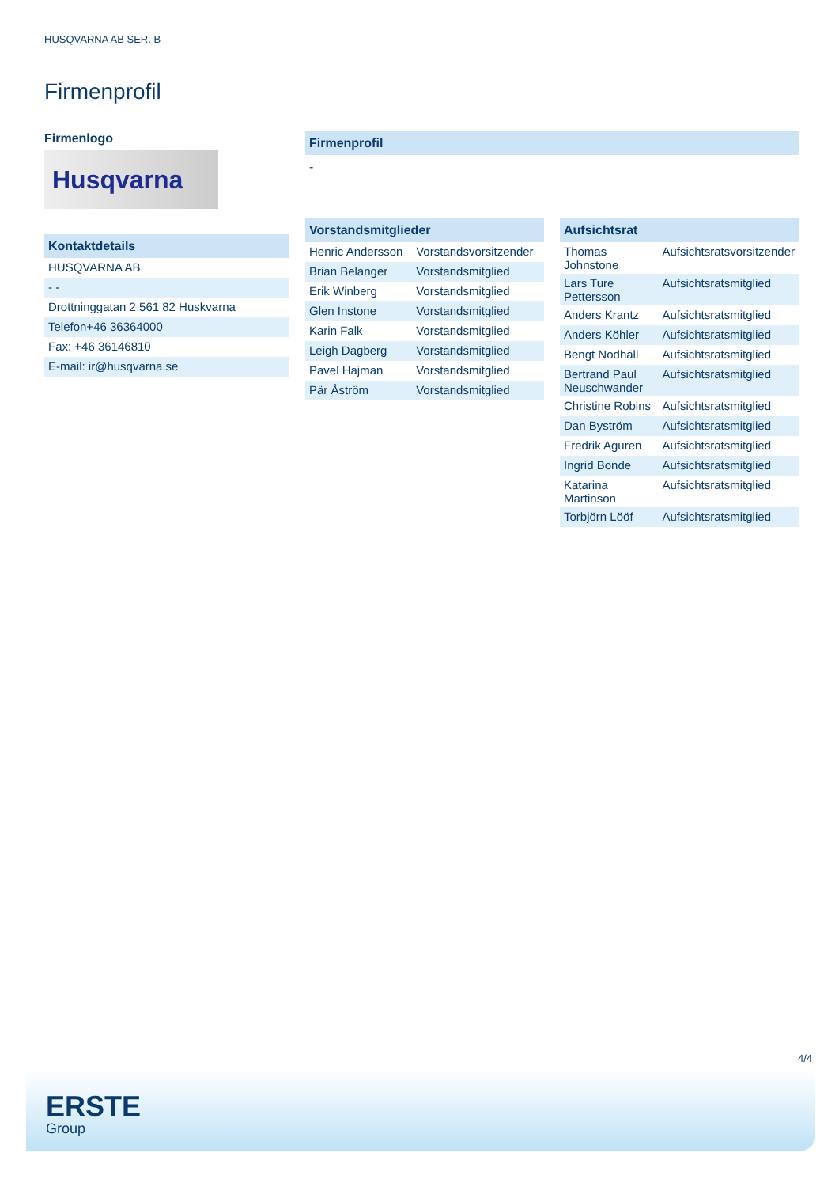HUSQVARNA AB SER. B
Firmenprofil
Firmenlogo
Husqvarna
Kontaktdetails
| HUSQVARNA AB |
| - - |
| Drottninggatan 2 561 82 Huskvarna |
| Telefon+46 36364000 |
| Fax: +46 36146810 |
| E-mail: ir@husqvarna.se |
Firmenprofil
-
Vorstandsmitglieder
| Henric Andersson | Vorstandsvorsitzender |
| Brian Belanger | Vorstandsmitglied |
| Erik Winberg | Vorstandsmitglied |
| Glen Instone | Vorstandsmitglied |
| Karin Falk | Vorstandsmitglied |
| Leigh Dagberg | Vorstandsmitglied |
| Pavel Hajman | Vorstandsmitglied |
| Pär Åström | Vorstandsmitglied |
Aufsichtsrat
| Thomas Johnstone | Aufsichtsratsvorsitzender |
| Lars Ture Pettersson | Aufsichtsratsmitglied |
| Anders Krantz | Aufsichtsratsmitglied |
| Anders Köhler | Aufsichtsratsmitglied |
| Bengt Nodhäll | Aufsichtsratsmitglied |
| Bertrand Paul Neuschwander | Aufsichtsratsmitglied |
| Christine Robins | Aufsichtsratsmitglied |
| Dan Byström | Aufsichtsratsmitglied |
| Fredrik Aguren | Aufsichtsratsmitglied |
| Ingrid Bonde | Aufsichtsratsmitglied |
| Katarina Martinson | Aufsichtsratsmitglied |
| Torbjörn Lööf | Aufsichtsratsmitglied |
4/4
ERSTE
Group